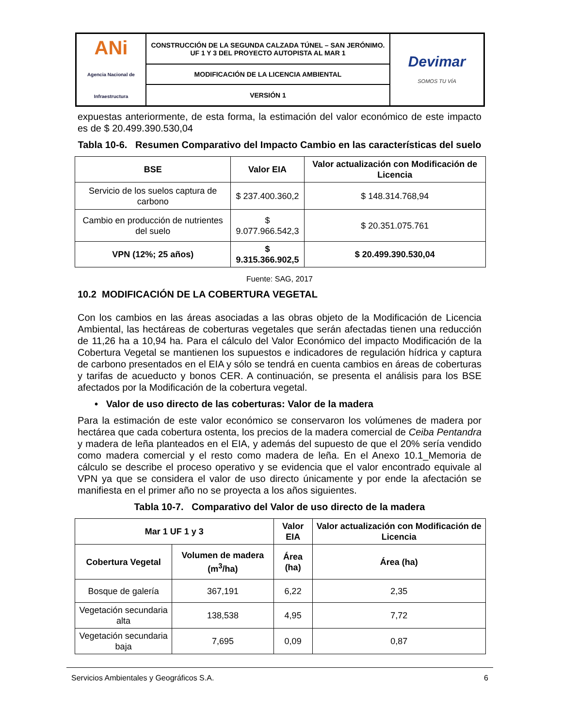| ANi Agencia Nacional de Infraestructura | CONSTRUCCIÓN DE LA SEGUNDA CALZADA TÚNEL – SAN JERÓNIMO. UF 1 Y 3 DEL PROYECTO AUTOPISTA AL MAR 1 | Devimar SOMOS TU VÍA |
| | MODIFICACIÓN DE LA LICENCIA AMBIENTAL | |
| | VERSIÓN 1 | |
expuestas anteriormente, de esta forma, la estimación del valor económico de este impacto es de $ 20.499.390.530,04
Tabla 10-6. Resumen Comparativo del Impacto Cambio en las características del suelo
| BSE | Valor EIA | Valor actualización con Modificación de Licencia |
| --- | --- | --- |
| Servicio de los suelos captura de carbono | $ 237.400.360,2 | $ 148.314.768,94 |
| Cambio en producción de nutrientes del suelo | $ 9.077.966.542,3 | $ 20.351.075.761 |
| VPN (12%; 25 años) | $ 9.315.366.902,5 | $ 20.499.390.530,04 |
Fuente: SAG, 2017
10.2 MODIFICACIÓN DE LA COBERTURA VEGETAL
Con los cambios en las áreas asociadas a las obras objeto de la Modificación de Licencia Ambiental, las hectáreas de coberturas vegetales que serán afectadas tienen una reducción de 11,26 ha a 10,94 ha. Para el cálculo del Valor Económico del impacto Modificación de la Cobertura Vegetal se mantienen los supuestos e indicadores de regulación hídrica y captura de carbono presentados en el EIA y sólo se tendrá en cuenta cambios en áreas de coberturas y tarifas de acueducto y bonos CER. A continuación, se presenta el análisis para los BSE afectados por la Modificación de la cobertura vegetal.
• Valor de uso directo de las coberturas: Valor de la madera
Para la estimación de este valor económico se conservaron los volúmenes de madera por hectárea que cada cobertura ostenta, los precios de la madera comercial de Ceiba Pentandra y madera de leña planteados en el EIA, y además del supuesto de que el 20% sería vendido como madera comercial y el resto como madera de leña. En el Anexo 10.1_Memoria de cálculo se describe el proceso operativo y se evidencia que el valor encontrado equivale al VPN ya que se considera el valor de uso directo únicamente y por ende la afectación se manifiesta en el primer año no se proyecta a los años siguientes.
Tabla 10-7. Comparativo del Valor de uso directo de la madera
| Mar 1 UF 1 y 3 | | Valor EIA | Valor actualización con Modificación de Licencia |
| --- | --- | --- | --- |
| Cobertura Vegetal | Volumen de madera (m<sup>3</sup>/ha) | Área (ha) | Área (ha) |
| Bosque de galería | 367,191 | 6,22 | 2,35 |
| Vegetación secundaria alta | 138,538 | 4,95 | 7,72 |
| Vegetación secundaria baja | 7,695 | 0,09 | 0,87 |
Servicios Ambientales y Geográficos S.A. 6